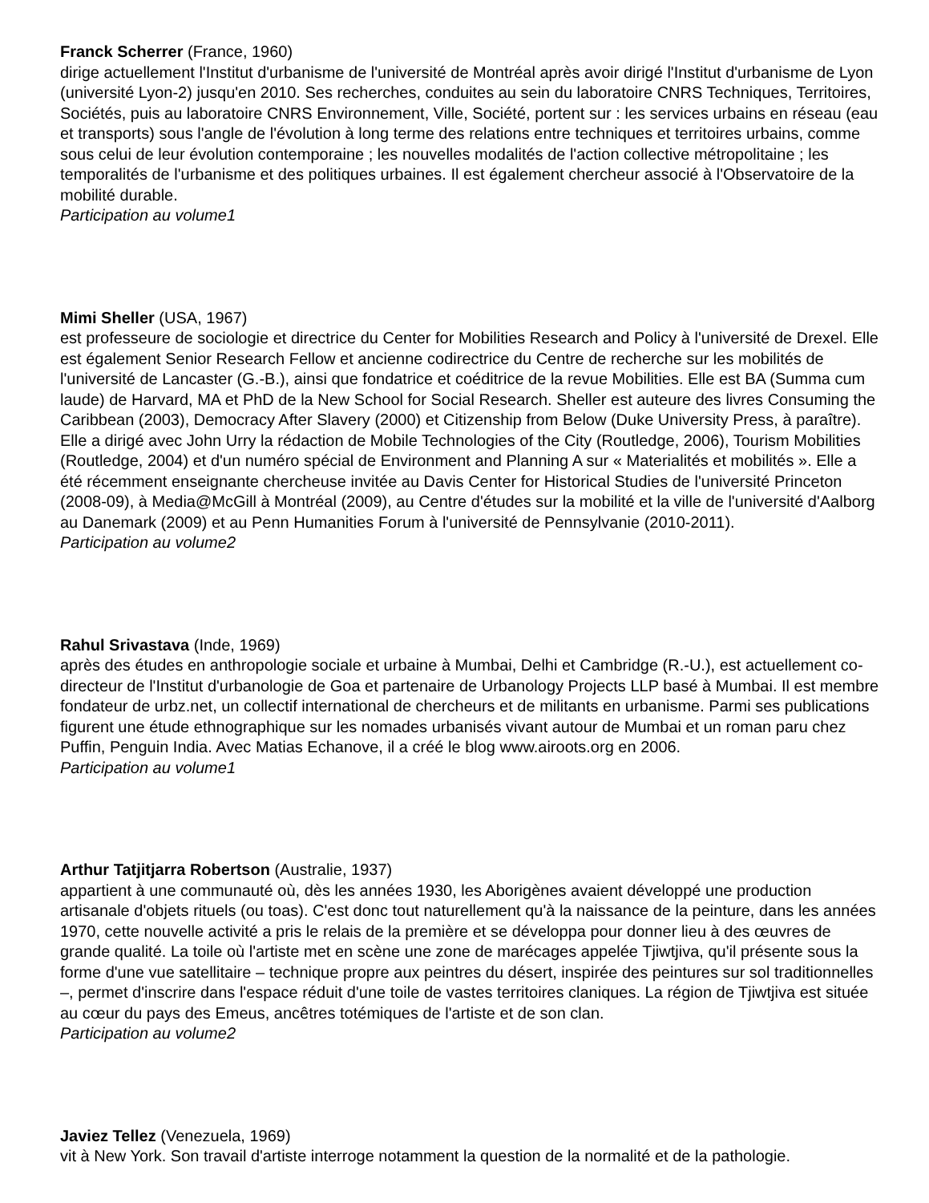Franck Scherrer (France, 1960)
dirige actuellement l'Institut d'urbanisme de l'université de Montréal après avoir dirigé l'Institut d'urbanisme de Lyon (université Lyon-2) jusqu'en 2010. Ses recherches, conduites au sein du laboratoire CNRS Techniques, Territoires, Sociétés, puis au laboratoire CNRS Environnement, Ville, Société, portent sur : les services urbains en réseau (eau et transports) sous l'angle de l'évolution à long terme des relations entre techniques et territoires urbains, comme sous celui de leur évolution contemporaine ; les nouvelles modalités de l'action collective métropolitaine ; les temporalités de l'urbanisme et des politiques urbaines. Il est également chercheur associé à l'Observatoire de la mobilité durable.
Participation au volume1
Mimi Sheller (USA, 1967)
est professeure de sociologie et directrice du Center for Mobilities Research and Policy à l'université de Drexel. Elle est également Senior Research Fellow et ancienne codirectrice du Centre de recherche sur les mobilités de l'université de Lancaster (G.-B.), ainsi que fondatrice et coéditrice de la revue Mobilities. Elle est BA (Summa cum laude) de Harvard, MA et PhD de la New School for Social Research. Sheller est auteure des livres Consuming the Caribbean (2003), Democracy After Slavery (2000) et Citizenship from Below (Duke University Press, à paraître). Elle a dirigé avec John Urry la rédaction de Mobile Technologies of the City (Routledge, 2006), Tourism Mobilities (Routledge, 2004) et d'un numéro spécial de Environment and Planning A sur « Materialités et mobilités ». Elle a été récemment enseignante chercheuse invitée au Davis Center for Historical Studies de l'université Princeton (2008-09), à Media@McGill à Montréal (2009), au Centre d'études sur la mobilité et la ville de l'université d'Aalborg au Danemark (2009) et au Penn Humanities Forum à l'université de Pennsylvanie (2010-2011).
Participation au volume2
Rahul Srivastava (Inde, 1969)
après des études en anthropologie sociale et urbaine à Mumbai, Delhi et Cambridge (R.-U.), est actuellement co-directeur de l'Institut d'urbanologie de Goa et partenaire de Urbanology Projects LLP basé à Mumbai. Il est membre fondateur de urbz.net, un collectif international de chercheurs et de militants en urbanisme. Parmi ses publications figurent une étude ethnographique sur les nomades urbanisés vivant autour de Mumbai et un roman paru chez Puffin, Penguin India. Avec Matias Echanove, il a créé le blog www.airoots.org en 2006.
Participation au volume1
Arthur Tatjitjarra Robertson (Australie, 1937)
appartient à une communauté où, dès les années 1930, les Aborigènes avaient développé une production artisanale d'objets rituels (ou toas). C'est donc tout naturellement qu'à la naissance de la peinture, dans les années 1970, cette nouvelle activité a pris le relais de la première et se développa pour donner lieu à des œuvres de grande qualité. La toile où l'artiste met en scène une zone de marécages appelée Tjiwtjiva, qu'il présente sous la forme d'une vue satellitaire – technique propre aux peintres du désert, inspirée des peintures sur sol traditionnelles –, permet d'inscrire dans l'espace réduit d'une toile de vastes territoires claniques. La région de Tjiwtjiva est située au cœur du pays des Emeus, ancêtres totémiques de l'artiste et de son clan.
Participation au volume2
Javiez Tellez (Venezuela, 1969)
vit à New York. Son travail d'artiste interroge notamment la question de la normalité et de la pathologie.